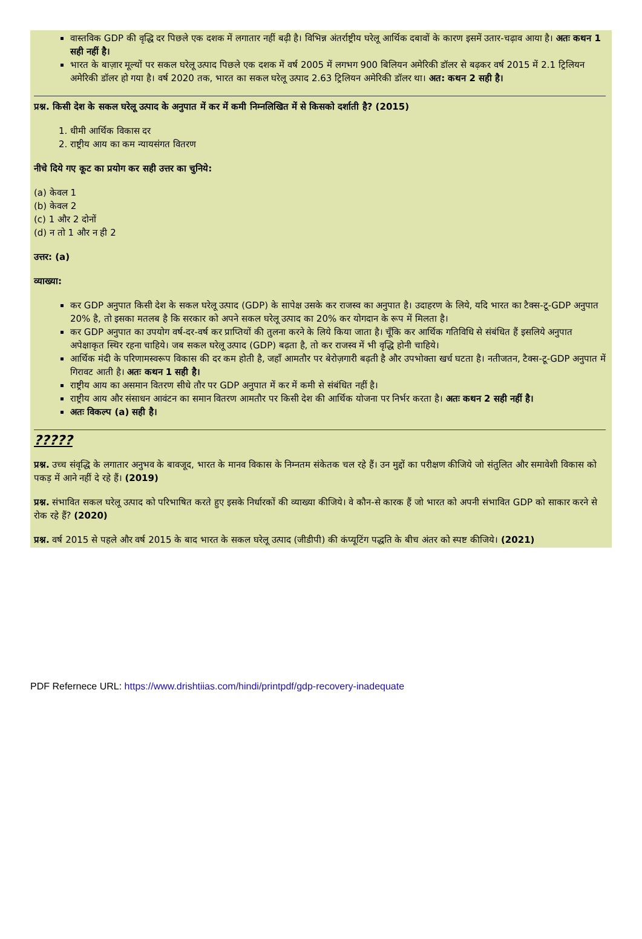वास्तविक GDP की वृद्धि दर पिछले एक दशक में लगातार नहीं बढ़ी है। विभिन्न अंतर्राष्ट्रीय घरेलू आर्थिक दबावों के कारण इसमें उतार-चढ़ाव आया है। अतः कथन 1 सही नहीं है।
भारत के बाज़ार मूल्यों पर सकल घरेलू उत्पाद पिछले एक दशक में वर्ष 2005 में लगभग 900 बिलियन अमेरिकी डॉलर से बढ़कर वर्ष 2015 में 2.1 ट्रिलियन अमेरिकी डॉलर हो गया है। वर्ष 2020 तक, भारत का सकल घरेलू उत्पाद 2.63 ट्रिलियन अमेरिकी डॉलर था। अत: कथन 2 सही है।
प्रश्न. किसी देश के सकल घरेलू उत्पाद के अनुपात में कर में कमी निम्नलिखित में से किसको दर्शाती है? (2015)
1. धीमी आर्थिक विकास दर
2. राष्ट्रीय आय का कम न्यायसंगत वितरण
नीचे दिये गए कूट का प्रयोग कर सही उत्तर का चुनिये:
(a) केवल 1
(b) केवल 2
(c) 1 और 2 दोनों
(d) न तो 1 और न ही 2
उत्तर: (a)
व्याख्या:
कर GDP अनुपात किसी देश के सकल घरेलू उत्पाद (GDP) के सापेक्ष उसके कर राजस्व का अनुपात है। उदाहरण के लिये, यदि भारत का टैक्स-टू-GDP अनुपात 20% है, तो इसका मतलब है कि सरकार को अपने सकल घरेलू उत्पाद का 20% कर योगदान के रूप में मिलता है।
कर GDP अनुपात का उपयोग वर्ष-दर-वर्ष कर प्राप्तियों की तुलना करने के लिये किया जाता है। चूँकि कर आर्थिक गतिविधि से संबंधित हैं इसलिये अनुपात अपेक्षाकृत स्थिर रहना चाहिये। जब सकल घरेलू उत्पाद (GDP) बढ़ता है, तो कर राजस्व में भी वृद्धि होनी चाहिये।
आर्थिक मंदी के परिणामस्वरूप विकास की दर कम होती है, जहाँ आमतौर पर बेरोज़गारी बढ़ती है और उपभोक्ता खर्च घटता है। नतीजतन, टैक्स-टू-GDP अनुपात में गिरावट आती है। अतः कथन 1 सही है।
राष्ट्रीय आय का असमान वितरण सीधे तौर पर GDP अनुपात में कर में कमी से संबंधित नहीं है।
राष्ट्रीय आय और संसाधन आवंटन का समान वितरण आमतौर पर किसी देश की आर्थिक योजना पर निर्भर करता है। अतः कथन 2 सही नहीं है।
अतः विकल्प (a) सही है।
?????
प्रश्न. उच्च संवृद्धि के लगातार अनुभव के बावजूद, भारत के मानव विकास के निम्नतम संकेतक चल रहे हैं। उन मुद्दों का परीक्षण कीजिये जो संतुलित और समावेशी विकास को पकड़ में आने नहीं दे रहे हैं। (2019)
प्रश्न. संभावित सकल घरेलू उत्पाद को परिभाषित करते हुए इसके निर्धारकों की व्याख्या कीजिये। वे कौन-से कारक हैं जो भारत को अपनी संभावित GDP को साकार करने से रोक रहे हैं? (2020)
प्रश्न. वर्ष 2015 से पहले और वर्ष 2015 के बाद भारत के सकल घरेलू उत्पाद (जीडीपी) की कंप्यूटिंग पद्धति के बीच अंतर को स्पष्ट कीजिये। (2021)
PDF Refernece URL: https://www.drishtiias.com/hindi/printpdf/gdp-recovery-inadequate